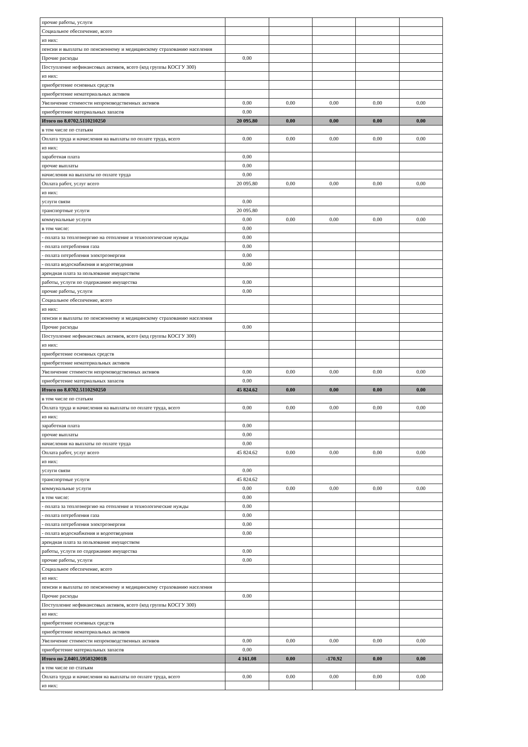| прочие работы, услуги | | | | | |
| Социальное обеспечение, всего | | | | | |
| из них: | | | | | |
| пенсии и выплаты по пенсионному и медицинскому страхованию населения | | | | | |
| Прочие расходы | 0.00 | | | | |
| Поступление нефинансовых активов, всего (код группы КОСГУ 300) | | | | | |
| из них: | | | | | |
| приобретение основных средств | | | | | |
| приобретение нематериальных активов | | | | | |
| Увеличение стоимости непроизводственных активов | 0.00 | 0.00 | 0.00 | 0.00 | 0.00 |
| приобретение материальных запасов | 0.00 | | | | |
| Итого по 8.0702.5110210250 | 20 095.80 | 0.00 | 0.00 | 0.00 | 0.00 |
| в том числе по статьям | | | | | |
| Оплата труда и начисления на выплаты по оплате труда, всего | 0.00 | 0.00 | 0.00 | 0.00 | 0.00 |
| из них: | | | | | |
| заработная плата | 0.00 | | | | |
| прочие выплаты | 0.00 | | | | |
| начисления на выплаты по оплате труда | 0.00 | | | | |
| Оплата работ, услуг всего | 20 095.80 | 0.00 | 0.00 | 0.00 | 0.00 |
| из них: | | | | | |
| услуги связи | 0.00 | | | | |
| транспортные услуги | 20 095.80 | | | | |
| коммунальные услуги | 0.00 | 0.00 | 0.00 | 0.00 | 0.00 |
| в том числе: | 0.00 | | | | |
| - оплата за теплоэнергию на отопление и технологические нужды | 0.00 | | | | |
| - оплата потребления газа | 0.00 | | | | |
| - оплата потребления электроэнергии | 0.00 | | | | |
| - оплата водоснабжения и водоотведения | 0.00 | | | | |
| арендная плата за пользование имуществом | | | | | |
| работы, услуги по содержанию имущества | 0.00 | | | | |
| прочие работы, услуги | 0.00 | | | | |
| Социальное обеспечение, всего | | | | | |
| из них: | | | | | |
| пенсии и выплаты по пенсионному и медицинскому страхованию населения | | | | | |
| Прочие расходы | 0.00 | | | | |
| Поступление нефинансовых активов, всего (код группы КОСГУ 300) | | | | | |
| из них: | | | | | |
| приобретение основных средств | | | | | |
| приобретение нематериальных активов | | | | | |
| Увеличение стоимости непроизводственных активов | 0.00 | 0.00 | 0.00 | 0.00 | 0.00 |
| приобретение материальных запасов | 0.00 | | | | |
| Итого по 8.0702.51102S0250 | 45 824.62 | 0.00 | 0.00 | 0.00 | 0.00 |
| в том числе по статьям | | | | | |
| Оплата труда и начисления на выплаты по оплате труда, всего | 0.00 | 0.00 | 0.00 | 0.00 | 0.00 |
| из них: | | | | | |
| заработная плата | 0.00 | | | | |
| прочие выплаты | 0.00 | | | | |
| начисления на выплаты по оплате труда | 0.00 | | | | |
| Оплата работ, услуг всего | 45 824.62 | 0.00 | 0.00 | 0.00 | 0.00 |
| из них: | | | | | |
| услуги связи | 0.00 | | | | |
| транспортные услуги | 45 824.62 | | | | |
| коммунальные услуги | 0.00 | 0.00 | 0.00 | 0.00 | 0.00 |
| в том числе: | 0.00 | | | | |
| - оплата за теплоэнергию на отопление и технологические нужды | 0.00 | | | | |
| - оплата потребления газа | 0.00 | | | | |
| - оплата потребления электроэнергии | 0.00 | | | | |
| - оплата водоснабжения и водоотведения | 0.00 | | | | |
| арендная плата за пользование имуществом | | | | | |
| работы, услуги по содержанию имущества | 0.00 | | | | |
| прочие работы, услуги | 0.00 | | | | |
| Социальное обеспечение, всего | | | | | |
| из них: | | | | | |
| пенсии и выплаты по пенсионному и медицинскому страхованию населения | | | | | |
| Прочие расходы | 0.00 | | | | |
| Поступление нефинансовых активов, всего (код группы КОСГУ 300) | | | | | |
| из них: | | | | | |
| приобретение основных средств | | | | | |
| приобретение нематериальных активов | | | | | |
| Увеличение стоимости непроизводственных активов | 0.00 | 0.00 | 0.00 | 0.00 | 0.00 |
| приобретение материальных запасов | 0.00 | | | | |
| Итого по 2.0401.595032001В | 4 161.08 | 0.00 | -170.92 | 0.00 | 0.00 |
| в том числе по статьям | | | | | |
| Оплата труда и начисления на выплаты по оплате труда, всего | 0.00 | 0.00 | 0.00 | 0.00 | 0.00 |
| из них: | | | | | |